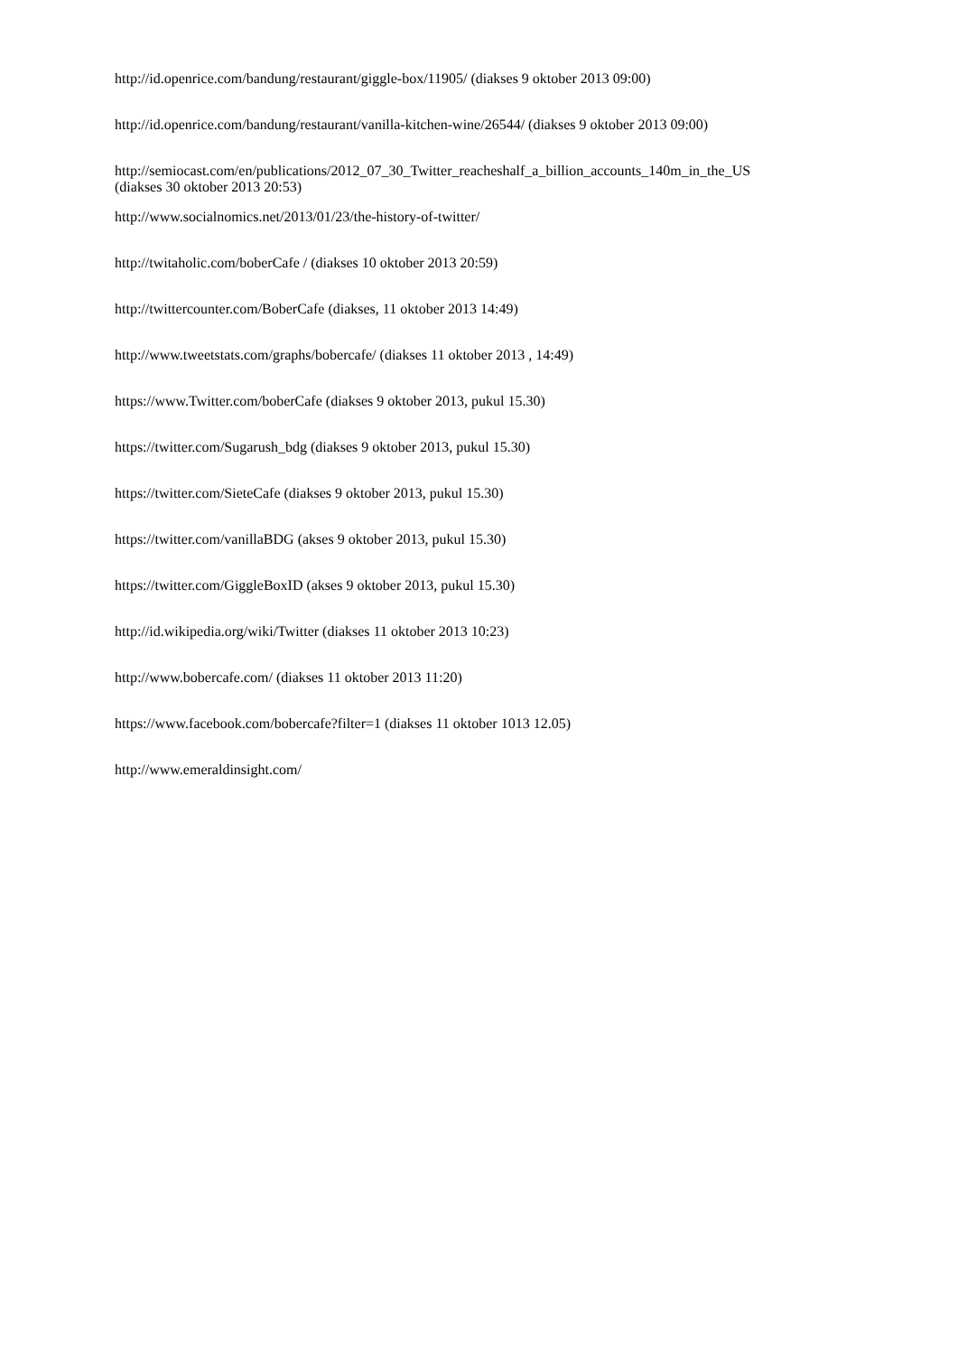http://id.openrice.com/bandung/restaurant/giggle-box/11905/ (diakses 9 oktober 2013 09:00)
http://id.openrice.com/bandung/restaurant/vanilla-kitchen-wine/26544/ (diakses 9 oktober 2013 09:00)
http://semiocast.com/en/publications/2012_07_30_Twitter_reacheshalf_a_billion_accounts_140m_in_the_US
(diakses 30 oktober 2013 20:53)
http://www.socialnomics.net/2013/01/23/the-history-of-twitter/
http://twitaholic.com/boberCafe / (diakses 10 oktober 2013 20:59)
http://twittercounter.com/BoberCafe (diakses, 11 oktober 2013 14:49)
http://www.tweetstats.com/graphs/bobercafe/ (diakses 11 oktober 2013 , 14:49)
https://www.Twitter.com/boberCafe (diakses 9 oktober 2013, pukul 15.30)
https://twitter.com/Sugarush_bdg (diakses 9 oktober 2013, pukul 15.30)
https://twitter.com/SieteCafe (diakses 9 oktober 2013, pukul 15.30)
https://twitter.com/vanillaBDG (akses 9 oktober 2013, pukul 15.30)
https://twitter.com/GiggleBoxID (akses 9 oktober 2013, pukul 15.30)
http://id.wikipedia.org/wiki/Twitter (diakses 11 oktober 2013 10:23)
http://www.bobercafe.com/ (diakses 11 oktober 2013 11:20)
https://www.facebook.com/bobercafe?filter=1 (diakses 11 oktober 1013 12.05)
http://www.emeraldinsight.com/